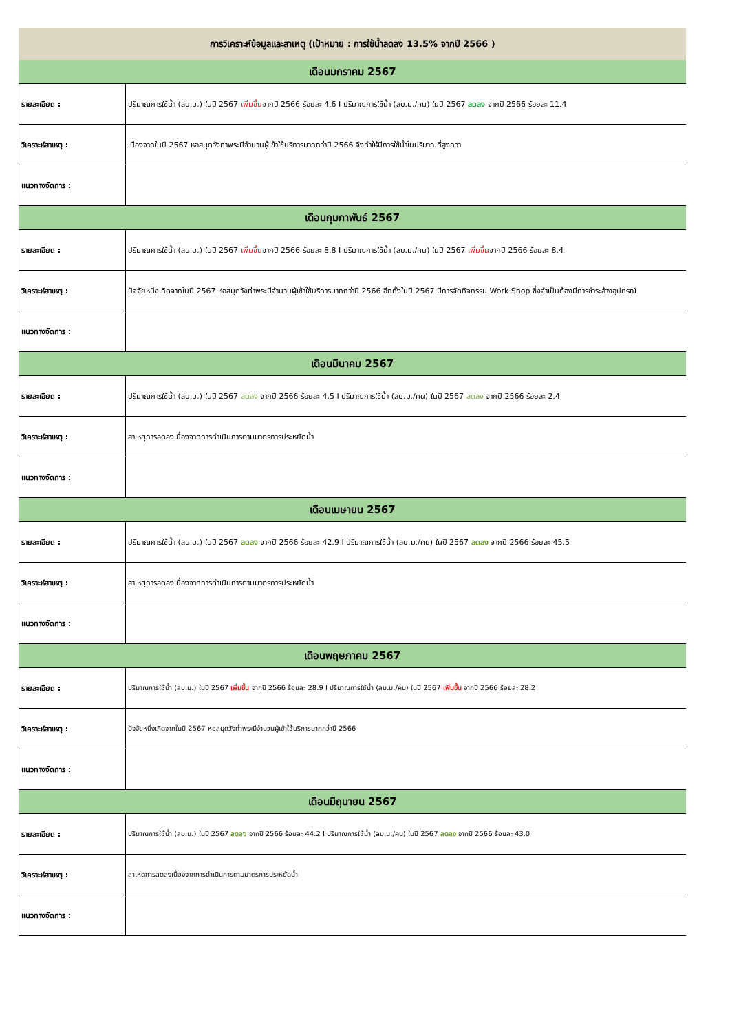| การวิเคราะห์ข้อมูลและสาเหตุ (เป้าหมาย : การใช้น้ำลดลง 13.5% จากปี 2566 ) | |
| --- | --- |
| เดือนมกราคม 2567 | |
| รายละเอียด : | ปริมาณการใช้น้ำ (ลบ.ม.) ในปี 2567 เพิ่มขึ้น จากปี 2566 ร้อยละ 4.6 I ปริมาณการใช้น้ำ (ลบ.ม./คน) ในปี 2567 ลดลง จากปี 2566 ร้อยละ 11.4 |
| วิเคราะห์สาเหตุ : | เนื่องจากในปี 2567 หอสมุดวังท่าพระมีจำนวนผู้เข้าใช้บริการมากกว่าปี 2566 จึงทำให้มีการใช้น้ำในปริมาณที่สูงกว่า |
| แนวทางจัดการ : | |
| เดือนกุมภาพันธ์ 2567 | |
| รายละเอียด : | ปริมาณการใช้น้ำ (ลบ.ม.) ในปี 2567 เพิ่มขึ้น จากปี 2566 ร้อยละ 8.8 I ปริมาณการใช้น้ำ (ลบ.ม./คน) ในปี 2567 เพิ่มขึ้น จากปี 2566 ร้อยละ 8.4 |
| วิเคราะห์สาเหตุ : | ปัจจัยหนึ่งเกิดจากในปี 2567 หอสมุดวังท่าพระมีจำนวนผู้เข้าใช้บริการมากกว่าปี 2566 อีกทั้งในปี 2567 มีการจัดกิจกรรม Work Shop ซึ่งจำเป็นต้องมีการชำระล้างอุปกรณ์ |
| แนวทางจัดการ : | |
| เดือนมีนาคม 2567 | |
| รายละเอียด : | ปริมาณการใช้น้ำ (ลบ.ม.) ในปี 2567 ลดลง จากปี 2566 ร้อยละ 4.5 I ปริมาณการใช้น้ำ (ลบ.ม./คน) ในปี 2567 ลดลง จากปี 2566 ร้อยละ 2.4 |
| วิเคราะห์สาเหตุ : | สาเหตุการลดลงเนื่องจากการดำเนินการตามมาตรการประหยัดน้ำ |
| แนวทางจัดการ : | |
| เดือนเมษายน 2567 | |
| รายละเอียด : | ปริมาณการใช้น้ำ (ลบ.ม.) ในปี 2567 ลดลง จากปี 2566 ร้อยละ 42.9 I ปริมาณการใช้น้ำ (ลบ.ม./คน) ในปี 2567 ลดลง จากปี 2566 ร้อยละ 45.5 |
| วิเคราะห์สาเหตุ : | สาเหตุการลดลงเนื่องจากการดำเนินการตามมาตรการประหยัดน้ำ |
| แนวทางจัดการ : | |
| เดือนพฤษภาคม 2567 | |
| รายละเอียด : | ปริมาณการใช้น้ำ (ลบ.ม.) ในปี 2567 เพิ่มขึ้น จากปี 2566 ร้อยละ 28.9 I ปริมาณการใช้น้ำ (ลบ.ม./คน) ในปี 2567 เพิ่มขึ้น จากปี 2566 ร้อยละ 28.2 |
| วิเคราะห์สาเหตุ : | ปัจจัยหนึ่งเกิดจากในปี 2567 หอสมุดวังท่าพระมีจำนวนผู้เข้าใช้บริการมากกว่าปี 2566 |
| แนวทางจัดการ : | |
| เดือนมิถุนายน 2567 | |
| รายละเอียด : | ปริมาณการใช้น้ำ (ลบ.ม.) ในปี 2567 ลดลง จากปี 2566 ร้อยละ 44.2 I ปริมาณการใช้น้ำ (ลบ.ม./คน) ในปี 2567 ลดลง จากปี 2566 ร้อยละ 43.0 |
| วิเคราะห์สาเหตุ : | สาเหตุการลดลงเนื่องจากการดำเนินการตามมาตรการประหยัดน้ำ |
| แนวทางจัดการ : | |